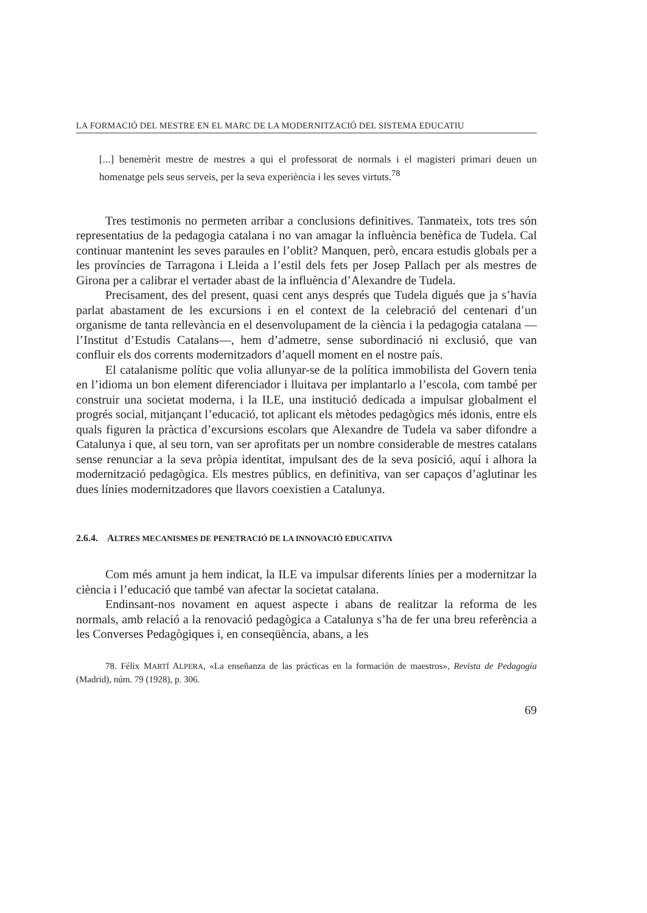LA FORMACIÓ DEL MESTRE EN EL MARC DE LA MODERNITZACIÓ DEL SISTEMA EDUCATIU
[...] benemèrit mestre de mestres a qui el professorat de normals i el magisteri primari deuen un homenatge pels seus serveis, per la seva experiència i les seves virtuts.<sup>78</sup>
Tres testimonis no permeten arribar a conclusions definitives. Tanmateix, tots tres són representatius de la pedagogia catalana i no van amagar la influència benèfica de Tudela. Cal continuar mantenint les seves paraules en l’oblit? Manquen, però, encara estudis globals per a les províncies de Tarragona i Lleida a l’estil dels fets per Josep Pallach per als mestres de Girona per a calibrar el vertader abast de la influència d’Alexandre de Tudela.
Precisament, des del present, quasi cent anys després que Tudela digués que ja s’havia parlat abastament de les excursions i en el context de la celebració del centenari d’un organisme de tanta rellevància en el desenvolupament de la ciència i la pedagogia catalana —l’Institut d’Estudis Catalans—, hem d’admetre, sense subordinació ni exclusió, que van confluir els dos corrents modernitzadors d’aquell moment en el nostre país.
El catalanisme polític que volia allunyar-se de la política immobilista del Govern tenia en l’idioma un bon element diferenciador i lluitava per implantarlo a l’escola, com també per construir una societat moderna, i la ILE, una institució dedicada a impulsar globalment el progrés social, mitjançant l’educació, tot aplicant els mètodes pedagògics més idonis, entre els quals figuren la pràctica d’excursions escolars que Alexandre de Tudela va saber difondre a Catalunya i que, al seu torn, van ser aprofitats per un nombre considerable de mestres catalans sense renunciar a la seva pròpia identitat, impulsant des de la seva posició, aquí i alhora la modernització pedagògica. Els mestres públics, en definitiva, van ser capaços d’aglutinar les dues línies modernitzadores que llavors coexistien a Catalunya.
2.6.4. ALTRES MECANISMES DE PENETRACIÓ DE LA INNOVACIÓ EDUCATIVA
Com més amunt ja hem indicat, la ILE va impulsar diferents línies per a modernitzar la ciència i l’educació que també van afectar la societat catalana.
Endinsant-nos novament en aquest aspecte i abans de realitzar la reforma de les normals, amb relació a la renovació pedagògica a Catalunya s’ha de fer una breu referència a les Converses Pedagògiques i, en conseqüència, abans, a les
78. Félix MARTÍ ALPERA, «La enseñanza de las prácticas en la formación de maestros», Revista de Pedagogía (Madrid), núm. 79 (1928), p. 306.
69